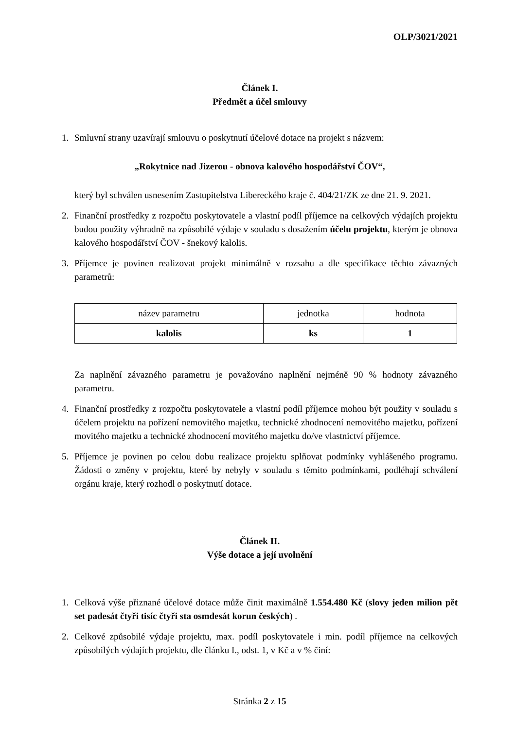OLP/3021/2021
Článek I.
Předmět a účel smlouvy
1. Smluvní strany uzavírají smlouvu o poskytnutí účelové dotace na projekt s názvem:
„Rokytnice nad Jizerou - obnova kalového hospodářství ČOV“,
který byl schválen usnesením Zastupitelstva Libereckého kraje č. 404/21/ZK ze dne 21. 9. 2021.
2. Finanční prostředky z rozpočtu poskytovatele a vlastní podíl příjemce na celkových výdajích projektu budou použity výhradně na způsobilé výdaje v souladu s dosažením účelu projektu, kterým je obnova kalového hospodářství ČOV - šnekový kalolis.
3. Příjemce je povinen realizovat projekt minimálně v rozsahu a dle specifikace těchto závazných parametrů:
| název parametru | jednotka | hodnota |
| kalolis | ks | 1 |
Za naplnění závazného parametru je považováno naplnění nejméně 90 % hodnoty závazného parametru.
4. Finanční prostředky z rozpočtu poskytovatele a vlastní podíl příjemce mohou být použity v souladu s účelem projektu na pořízení nemovitého majetku, technické zhodnocení nemovitého majetku, pořízení movitého majetku a technické zhodnocení movitého majetku do/ve vlastnictví příjemce.
5. Příjemce je povinen po celou dobu realizace projektu splňovat podmínky vyhlášeného programu. Žádosti o změny v projektu, které by nebyly v souladu s těmito podmínkami, podléhají schválení orgánu kraje, který rozhodl o poskytnutí dotace.
Článek II.
Výše dotace a její uvolnění
1. Celková výše přiznané účelové dotace může činit maximálně 1.554.480 Kč (slovy jeden milion pět set padesát čtyři tisíc čtyři sta osmdesát korun českých) .
2. Celkové způsobilé výdaje projektu, max. podíl poskytovatele i min. podíl příjemce na celkových způsobilých výdajích projektu, dle článku I., odst. 1, v Kč a v % činí:
Stránka 2 z 15